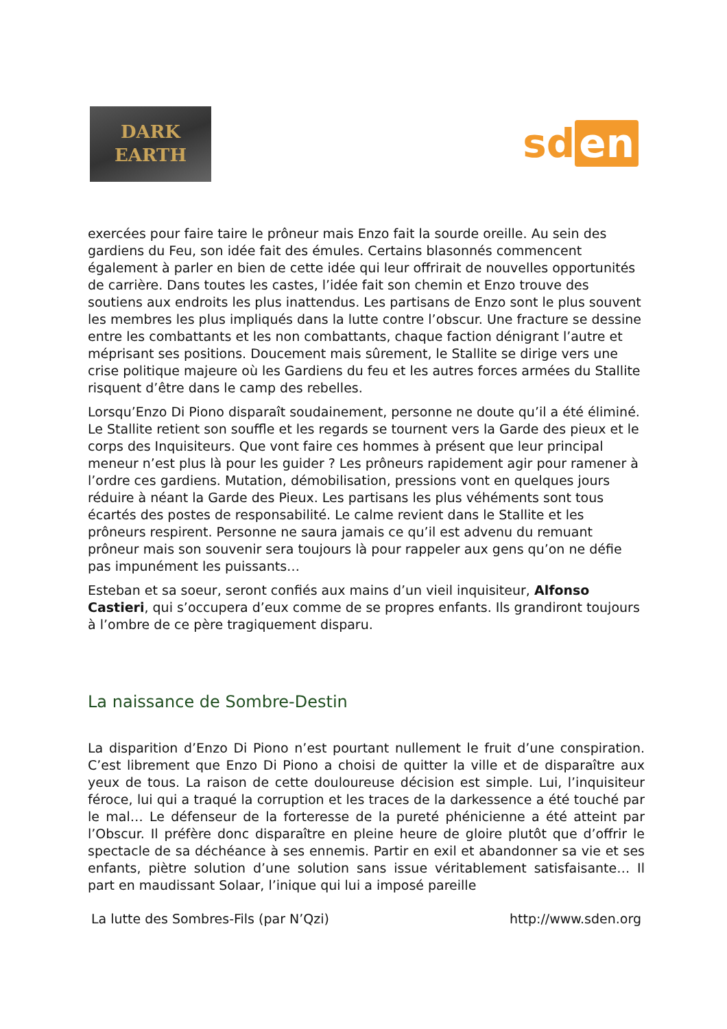DARK
EARTH
sd en
exercées pour faire taire le prôneur mais Enzo fait la sourde oreille. Au sein des gardiens du Feu, son idée fait des émules. Certains blasonnés commencent également à parler en bien de cette idée qui leur offrirait de nouvelles opportunités de carrière. Dans toutes les castes, l’idée fait son chemin et Enzo trouve des soutiens aux endroits les plus inattendus. Les partisans de Enzo sont le plus souvent les membres les plus impliqués dans la lutte contre l’obscur. Une fracture se dessine entre les combattants et les non combattants, chaque faction dénigrant l’autre et méprisant ses positions. Doucement mais sûrement, le Stallite se dirige vers une crise politique majeure où les Gardiens du feu et les autres forces armées du Stallite risquent d’être dans le camp des rebelles.
Lorsqu’Enzo Di Piono disparaît soudainement, personne ne doute qu’il a été éliminé. Le Stallite retient son souffle et les regards se tournent vers la Garde des pieux et le corps des Inquisiteurs. Que vont faire ces hommes à présent que leur principal meneur n’est plus là pour les guider ? Les prôneurs rapidement agir pour ramener à l’ordre ces gardiens. Mutation, démobilisation, pressions vont en quelques jours réduire à néant la Garde des Pieux. Les partisans les plus véhéments sont tous écartés des postes de responsabilité. Le calme revient dans le Stallite et les prôneurs respirent. Personne ne saura jamais ce qu’il est advenu du remuant prôneur mais son souvenir sera toujours là pour rappeler aux gens qu’on ne défie pas impunément les puissants…
Esteban et sa soeur, seront confiés aux mains d’un vieil inquisiteur, Alfonso Castieri, qui s’occupera d’eux comme de se propres enfants. Ils grandiront toujours à l’ombre de ce père tragiquement disparu.
La naissance de Sombre-Destin
La disparition d’Enzo Di Piono n’est pourtant nullement le fruit d’une conspiration. C’est librement que Enzo Di Piono a choisi de quitter la ville et de disparaître aux yeux de tous. La raison de cette douloureuse décision est simple. Lui, l’inquisiteur féroce, lui qui a traqué la corruption et les traces de la darkessence a été touché par le mal… Le défenseur de la forteresse de la pureté phénicienne a été atteint par l’Obscur. Il préfère donc disparaître en pleine heure de gloire plutôt que d’offrir le spectacle de sa déchéance à ses ennemis. Partir en exil et abandonner sa vie et ses enfants, piètre solution d’une solution sans issue véritablement satisfaisante… Il part en maudissant Solaar, l’inique qui lui a imposé pareille
La lutte des Sombres-Fils (par N’Qzi) http://www.sden.org